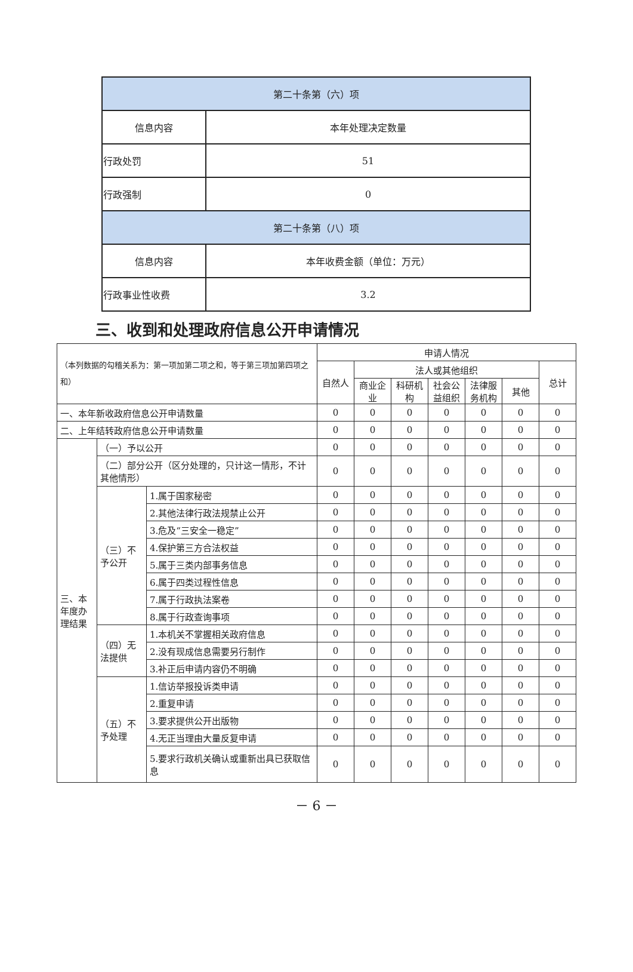| 第二十条第（六）项 | |
| 信息内容 | 本年处理决定数量 |
| 行政处罚 | 51 |
| 行政强制 | 0 |
| 第二十条第（八）项 | |
| 信息内容 | 本年收费金额（单位：万元） |
| 行政事业性收费 | 3.2 |
三、收到和处理政府信息公开申请情况
| （本列数据的勾稽关系为：第一项加第二项之和，等于第三项加第四项之和） | | | 申请人情况 | | | | | | |
| | | | 自然人 | 法人或其他组织 | | | | | 总计 |
| | | | | 商业企业 | 科研机构 | 社会公益组织 | 法律服务机构 | 其他 | |
| 一、本年新收政府信息公开申请数量 | | | 0 | 0 | 0 | 0 | 0 | 0 | 0 |
| 二、上年结转政府信息公开申请数量 | | | 0 | 0 | 0 | 0 | 0 | 0 | 0 |
| 三、本年度办理结果 | （一）予以公开 | | 0 | 0 | 0 | 0 | 0 | 0 | 0 |
| | （二）部分公开（区分处理的，只计这一情形，不计其他情形） | | 0 | 0 | 0 | 0 | 0 | 0 | 0 |
| | （三）不予公开 | 1.属于国家秘密 | 0 | 0 | 0 | 0 | 0 | 0 | 0 |
| | | 2.其他法律行政法规禁止公开 | 0 | 0 | 0 | 0 | 0 | 0 | 0 |
| | | 3.危及“三安全一稳定” | 0 | 0 | 0 | 0 | 0 | 0 | 0 |
| | | 4.保护第三方合法权益 | 0 | 0 | 0 | 0 | 0 | 0 | 0 |
| | | 5.属于三类内部事务信息 | 0 | 0 | 0 | 0 | 0 | 0 | 0 |
| | | 6.属于四类过程性信息 | 0 | 0 | 0 | 0 | 0 | 0 | 0 |
| | | 7.属于行政执法案卷 | 0 | 0 | 0 | 0 | 0 | 0 | 0 |
| | | 8.属于行政查询事项 | 0 | 0 | 0 | 0 | 0 | 0 | 0 |
| | （四）无法提供 | 1.本机关不掌握相关政府信息 | 0 | 0 | 0 | 0 | 0 | 0 | 0 |
| | | 2.没有现成信息需要另行制作 | 0 | 0 | 0 | 0 | 0 | 0 | 0 |
| | | 3.补正后申请内容仍不明确 | 0 | 0 | 0 | 0 | 0 | 0 | 0 |
| | （五）不予处理 | 1.信访举报投诉类申请 | 0 | 0 | 0 | 0 | 0 | 0 | 0 |
| | | 2.重复申请 | 0 | 0 | 0 | 0 | 0 | 0 | 0 |
| | | 3.要求提供公开出版物 | 0 | 0 | 0 | 0 | 0 | 0 | 0 |
| | | 4.无正当理由大量反复申请 | 0 | 0 | 0 | 0 | 0 | 0 | 0 |
| | | 5.要求行政机关确认或重新出具已获取信息 | 0 | 0 | 0 | 0 | 0 | 0 | 0 |
－ 6 －